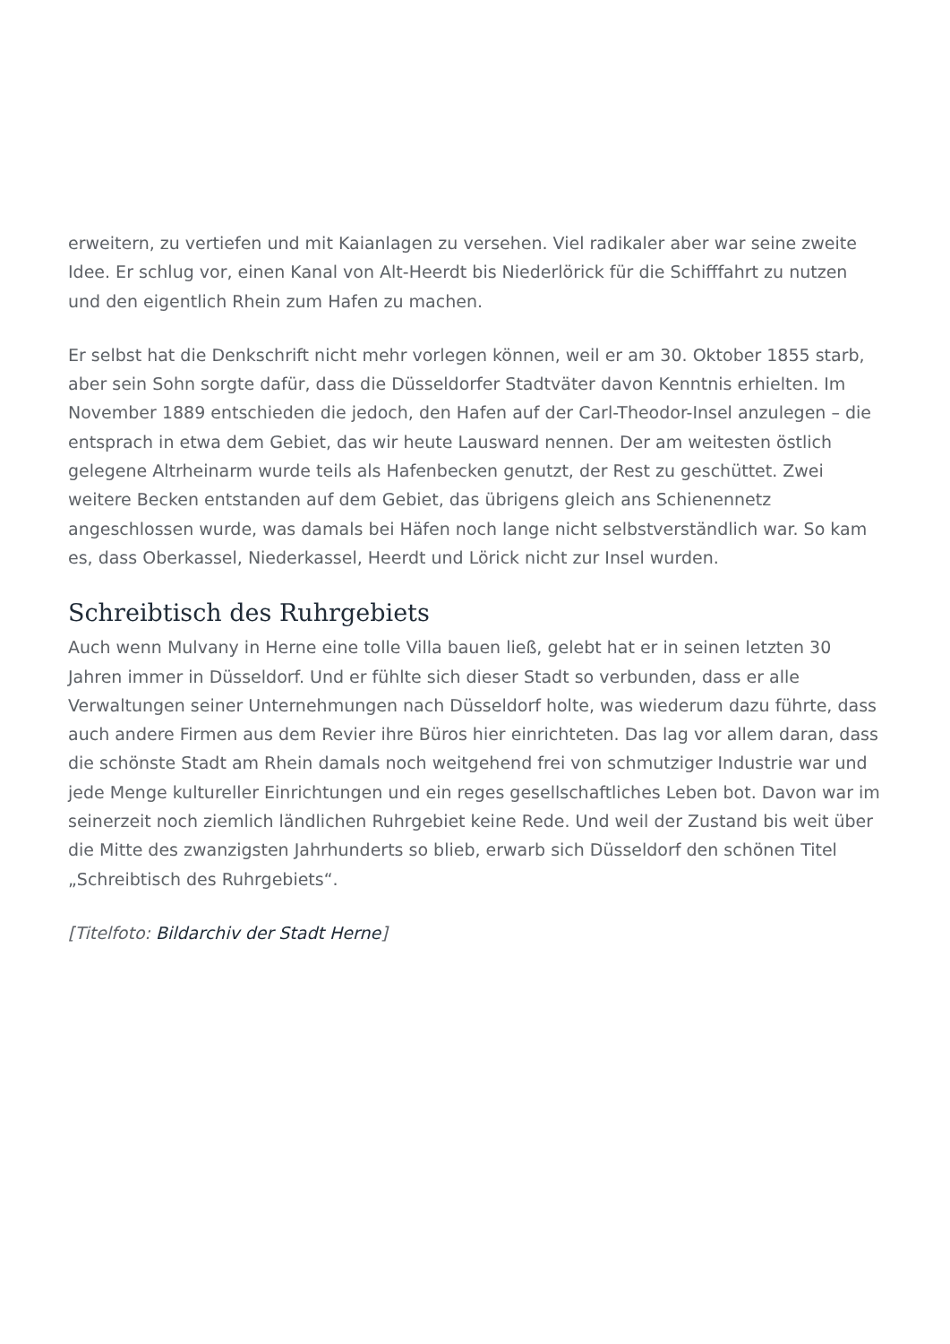erweitern, zu vertiefen und mit Kaianlagen zu versehen. Viel radikaler aber war seine zweite Idee. Er schlug vor, einen Kanal von Alt-Heerdt bis Niederlörick für die Schifffahrt zu nutzen und den eigentlich Rhein zum Hafen zu machen.
Er selbst hat die Denkschrift nicht mehr vorlegen können, weil er am 30. Oktober 1855 starb, aber sein Sohn sorgte dafür, dass die Düsseldorfer Stadtväter davon Kenntnis erhielten. Im November 1889 entschieden die jedoch, den Hafen auf der Carl-Theodor-Insel anzulegen – die entsprach in etwa dem Gebiet, das wir heute Lausward nennen. Der am weitesten östlich gelegene Altrheinarm wurde teils als Hafenbecken genutzt, der Rest zu geschüttet. Zwei weitere Becken entstanden auf dem Gebiet, das übrigens gleich ans Schienennetz angeschlossen wurde, was damals bei Häfen noch lange nicht selbstverständlich war. So kam es, dass Oberkassel, Niederkassel, Heerdt und Lörick nicht zur Insel wurden.
Schreibtisch des Ruhrgebiets
Auch wenn Mulvany in Herne eine tolle Villa bauen ließ, gelebt hat er in seinen letzten 30 Jahren immer in Düsseldorf. Und er fühlte sich dieser Stadt so verbunden, dass er alle Verwaltungen seiner Unternehmungen nach Düsseldorf holte, was wiederum dazu führte, dass auch andere Firmen aus dem Revier ihre Büros hier einrichteten. Das lag vor allem daran, dass die schönste Stadt am Rhein damals noch weitgehend frei von schmutziger Industrie war und jede Menge kultureller Einrichtungen und ein reges gesellschaftliches Leben bot. Davon war im seinerzeit noch ziemlich ländlichen Ruhrgebiet keine Rede. Und weil der Zustand bis weit über die Mitte des zwanzigsten Jahrhunderts so blieb, erwarb sich Düsseldorf den schönen Titel „Schreibtisch des Ruhrgebiets“.
[Titelfoto: Bildarchiv der Stadt Herne]